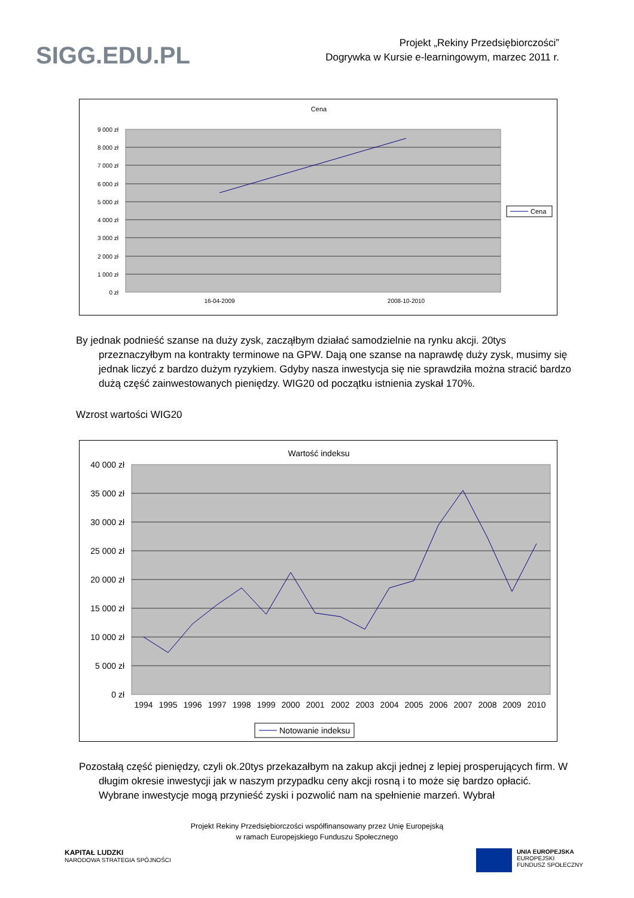SIGG.EDU.PL
Projekt „Rekiny Przedsiębiorczości”
Dogrywka w Kursie e-learningowym, marzec 2011 r.
Cena
9 000 zł
8 000 zł
7 000 zł
6 000 zł
5 000 zł
4 000 zł
3 000 zł
2 000 zł
1 000 zł
0 zł
16-04-2009
2008-10-2010
Cena
By jednak podnieść szanse na duży zysk, zacząłbym działać samodzielnie na rynku akcji. 20tys przeznaczyłbym na kontrakty terminowe na GPW. Dają one szanse na naprawdę duży zysk, musimy się jednak liczyć z bardzo dużym ryzykiem. Gdyby nasza inwestycja się nie sprawdziła można stracić bardzo dużą część zainwestowanych pieniędzy. WIG20 od początku istnienia zyskał 170%.
Wzrost wartości WIG20
Wartość indeksu
40 000 zł
35 000 zł
30 000 zł
25 000 zł
20 000 zł
15 000 zł
10 000 zł
5 000 zł
0 zł
1994
1995
1996
1997
1998
1999
2000
2001
2002
2003
2004
2005
2006
2007
2008
2009
2010
Notowanie indeksu
Pozostałą część pieniędzy, czyli ok.20tys przekazałbym na zakup akcji jednej z lepiej prosperujących firm. W długim okresie inwestycji jak w naszym przypadku ceny akcji rosną i to może się bardzo opłacić. Wybrane inwestycje mogą przynieść zyski i pozwolić nam na spełnienie marzeń. Wybrał
Projekt Rekiny Przedsiębiorczości współfinansowany przez Unię Europejską
w ramach Europejskiego Funduszu Społecznego
KAPITAŁ LUDZKI
NARODOWA STRATEGIA SPÓJNOŚCI
UNIA EUROPEJSKA
EUROPEJSKI
FUNDUSZ SPOŁECZNY